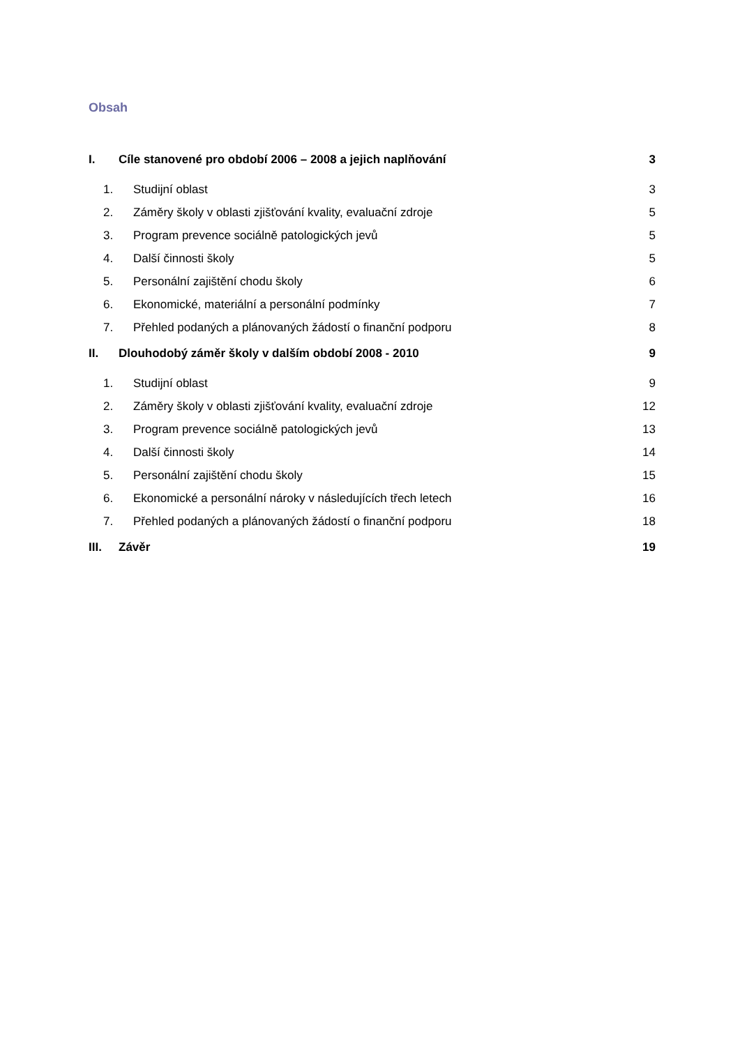Obsah
I. Cíle stanovené pro období 2006 – 2008 a jejich naplňování 3
1. Studijní oblast 3
2. Záměry školy v oblasti zjišťování kvality, evaluační zdroje 5
3. Program prevence sociálně patologických jevů 5
4. Další činnosti školy 5
5. Personální zajištění chodu školy 6
6. Ekonomické, materiální a personální podmínky 7
7. Přehled podaných a plánovaných žádostí o finanční podporu 8
II. Dlouhodobý záměr školy v dalším období 2008 - 2010 9
1. Studijní oblast 9
2. Záměry školy v oblasti zjišťování kvality, evaluační zdroje 12
3. Program prevence sociálně patologických jevů 13
4. Další činnosti školy 14
5. Personální zajištění chodu školy 15
6. Ekonomické a personální nároky v následujících třech letech 16
7. Přehled podaných a plánovaných žádostí o finanční podporu 18
III. Závěr 19